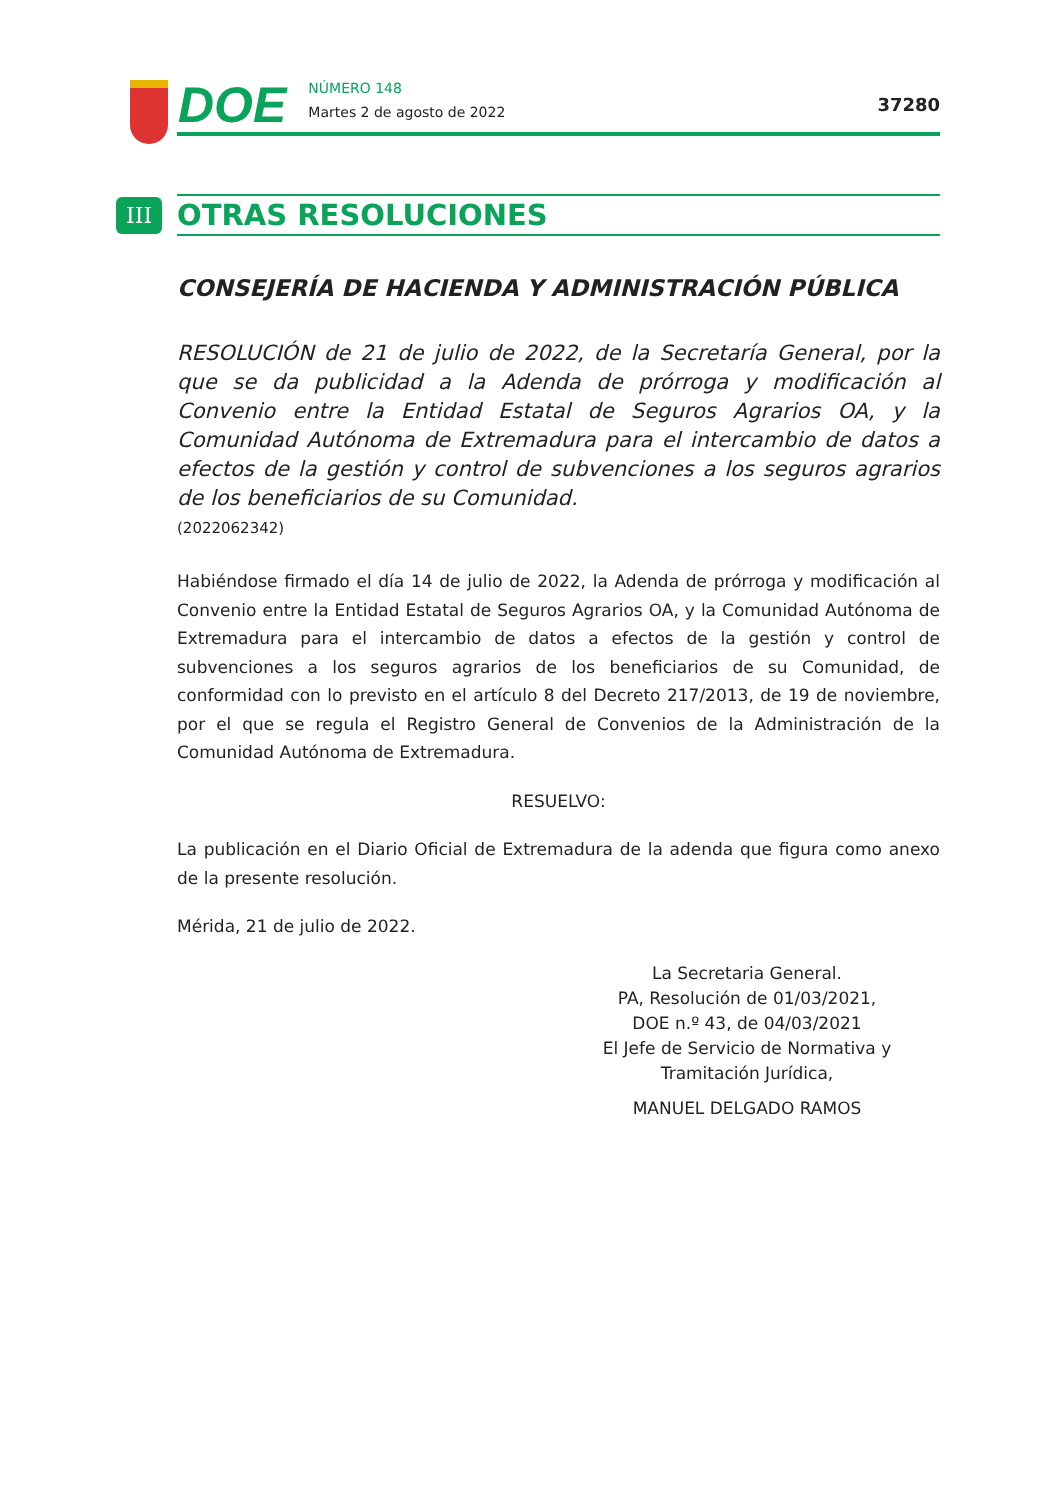DOE
NÚMERO 148
Martes 2 de agosto de 2022
37280
III
OTRAS RESOLUCIONES
CONSEJERÍA DE HACIENDA Y ADMINISTRACIÓN PÚBLICA
RESOLUCIÓN de 21 de julio de 2022, de la Secretaría General, por la que se da publicidad a la Adenda de prórroga y modificación al Convenio entre la Entidad Estatal de Seguros Agrarios OA, y la Comunidad Autónoma de Extremadura para el intercambio de datos a efectos de la gestión y control de subvenciones a los seguros agrarios de los beneficiarios de su Comunidad.
(2022062342)
Habiéndose firmado el día 14 de julio de 2022, la Adenda de prórroga y modificación al Convenio entre la Entidad Estatal de Seguros Agrarios OA, y la Comunidad Autónoma de Extremadura para el intercambio de datos a efectos de la gestión y control de subvenciones a los seguros agrarios de los beneficiarios de su Comunidad, de conformidad con lo previsto en el artículo 8 del Decreto 217/2013, de 19 de noviembre, por el que se regula el Registro General de Convenios de la Administración de la Comunidad Autónoma de Extremadura.
RESUELVO:
La publicación en el Diario Oficial de Extremadura de la adenda que figura como anexo de la presente resolución.
Mérida, 21 de julio de 2022.
La Secretaria General.
PA, Resolución de 01/03/2021,
DOE n.º 43, de 04/03/2021
El Jefe de Servicio de Normativa y
Tramitación Jurídica,
MANUEL DELGADO RAMOS